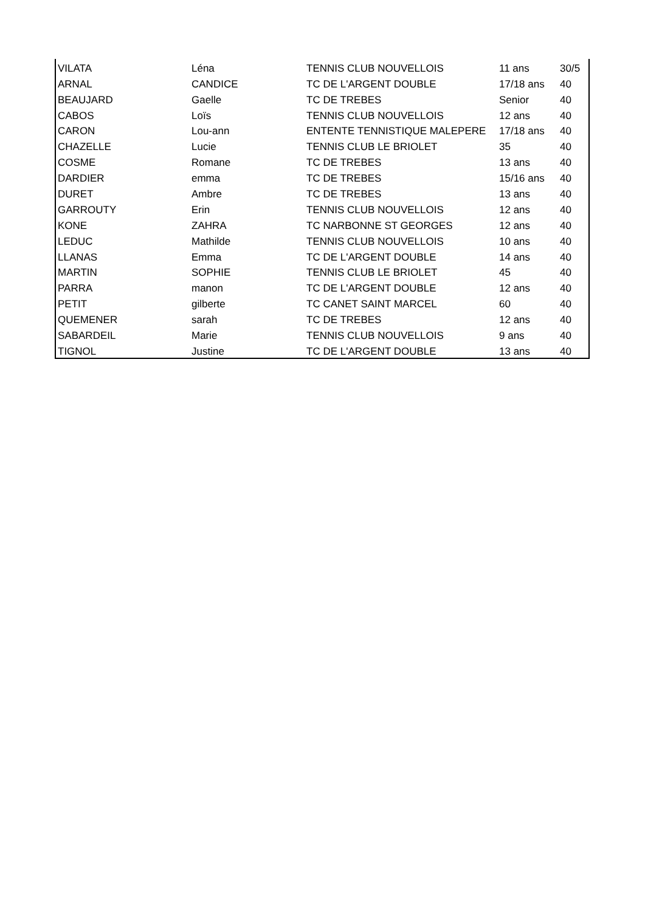| VILATA | Léna | TENNIS CLUB NOUVELLOIS | 11 ans | 30/5 |
| ARNAL | CANDICE | TC DE L'ARGENT DOUBLE | 17/18 ans | 40 |
| BEAUJARD | Gaelle | TC DE TREBES | Senior | 40 |
| CABOS | Loïs | TENNIS CLUB NOUVELLOIS | 12 ans | 40 |
| CARON | Lou-ann | ENTENTE TENNISTIQUE MALEPERE | 17/18 ans | 40 |
| CHAZELLE | Lucie | TENNIS CLUB LE BRIOLET | 35 | 40 |
| COSME | Romane | TC DE TREBES | 13 ans | 40 |
| DARDIER | emma | TC DE TREBES | 15/16 ans | 40 |
| DURET | Ambre | TC DE TREBES | 13 ans | 40 |
| GARROUTY | Erin | TENNIS CLUB NOUVELLOIS | 12 ans | 40 |
| KONE | ZAHRA | TC NARBONNE ST GEORGES | 12 ans | 40 |
| LEDUC | Mathilde | TENNIS CLUB NOUVELLOIS | 10 ans | 40 |
| LLANAS | Emma | TC DE L'ARGENT DOUBLE | 14 ans | 40 |
| MARTIN | SOPHIE | TENNIS CLUB LE BRIOLET | 45 | 40 |
| PARRA | manon | TC DE L'ARGENT DOUBLE | 12 ans | 40 |
| PETIT | gilberte | TC CANET SAINT MARCEL | 60 | 40 |
| QUEMENER | sarah | TC DE TREBES | 12 ans | 40 |
| SABARDEIL | Marie | TENNIS CLUB NOUVELLOIS | 9 ans | 40 |
| TIGNOL | Justine | TC DE L'ARGENT DOUBLE | 13 ans | 40 |